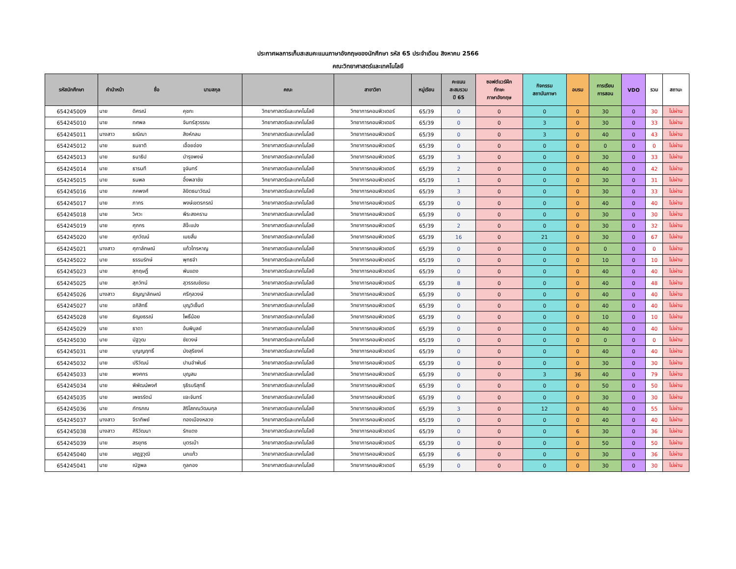ประกาศผลการเก็บสะสมคะแนนภาษาอังกฤษของนักศึกษา รหัส 65 ประจำเดือน สิงหาคม 2566
คณะวิทยาศาสตร์และเทคโนโลยี
| รหัสนักศึกษา | คำนำหน้า | ชื่อ | นามสกุล | คณะ | สาขาวิชา | หมู่เรียน | คะแนน สะสมรวม ปี 65 | ซอฟต์แวร์ฝึก ทักษะ ภาษาอังกฤษ | กิจกรรม สถาบันภาษา | อบรม | การเรียน การสอน | VDO | รวม | สถานะ |
| --- | --- | --- | --- | --- | --- | --- | --- | --- | --- | --- | --- | --- | --- | --- |
| 654245009 | นาย | ดิศรณ์ | คุชกะ | วิทยาศาสตร์และเทคโนโลยี | วิทยาการคอมพิวเตอร์ | 65/39 | 0 | 0 | 0 | 0 | 30 | 0 | 30 | ไม่ผ่าน |
| 654245010 | นาย | ทศพล | จันทร์สุวรรณ | วิทยาศาสตร์และเทคโนโลยี | วิทยาการคอมพิวเตอร์ | 65/39 | 0 | 0 | 3 | 0 | 30 | 0 | 33 | ไม่ผ่าน |
| 654245011 | นางสาว | ธณิฌา | สิงห์กลม | วิทยาศาสตร์และเทคโนโลยี | วิทยาการคอมพิวเตอร์ | 65/39 | 0 | 0 | 3 | 0 | 40 | 0 | 43 | ไม่ผ่าน |
| 654245012 | นาย | ธนชาติ | เอื้อยอ่อง | วิทยาศาสตร์และเทคโนโลยี | วิทยาการคอมพิวเตอร์ | 65/39 | 0 | 0 | 0 | 0 | 0 | 0 | 0 | ไม่ผ่าน |
| 654245013 | นาย | ธนาธิป | บำรุงพงษ์ | วิทยาศาสตร์และเทคโนโลยี | วิทยาการคอมพิวเตอร์ | 65/39 | 3 | 0 | 0 | 0 | 30 | 0 | 33 | ไม่ผ่าน |
| 654245014 | นาย | ธารนที | จูจันทร์ | วิทยาศาสตร์และเทคโนโลยี | วิทยาการคอมพิวเตอร์ | 65/39 | 2 | 0 | 0 | 0 | 40 | 0 | 42 | ไม่ผ่าน |
| 654245015 | นาย | ธนพล | อึ้งพลาชัย | วิทยาศาสตร์และเทคโนโลยี | วิทยาการคอมพิวเตอร์ | 65/39 | 1 | 0 | 0 | 0 | 30 | 0 | 31 | ไม่ผ่าน |
| 654245016 | นาย | ภคพงศ์ | ลิขิตธนาวัฒน์ | วิทยาศาสตร์และเทคโนโลยี | วิทยาการคอมพิวเตอร์ | 65/39 | 3 | 0 | 0 | 0 | 30 | 0 | 33 | ไม่ผ่าน |
| 654245017 | นาย | ภากร | พงษ์เขตรกรณ์ | วิทยาศาสตร์และเทคโนโลยี | วิทยาการคอมพิวเตอร์ | 65/39 | 0 | 0 | 0 | 0 | 40 | 0 | 40 | ไม่ผ่าน |
| 654245018 | นาย | วิศวะ | พีระสงคราม | วิทยาศาสตร์และเทคโนโลยี | วิทยาการคอมพิวเตอร์ | 65/39 | 0 | 0 | 0 | 0 | 30 | 0 | 30 | ไม่ผ่าน |
| 654245019 | นาย | ศุภกร | สีจ๊ะแปง | วิทยาศาสตร์และเทคโนโลยี | วิทยาการคอมพิวเตอร์ | 65/39 | 2 | 0 | 0 | 0 | 30 | 0 | 32 | ไม่ผ่าน |
| 654245020 | นาย | ศุภวัฒน์ | เมฆสั้น | วิทยาศาสตร์และเทคโนโลยี | วิทยาการคอมพิวเตอร์ | 65/39 | 16 | 0 | 21 | 0 | 30 | 0 | 67 | ไม่ผ่าน |
| 654245021 | นางสาว | ศุภาลักษณ์ | แก้วไทรหาญ | วิทยาศาสตร์และเทคโนโลยี | วิทยาการคอมพิวเตอร์ | 65/39 | 0 | 0 | 0 | 0 | 0 | 0 | 0 | ไม่ผ่าน |
| 654245022 | นาย | ธรรมรักษ์ | พุทธจำ | วิทยาศาสตร์และเทคโนโลยี | วิทยาการคอมพิวเตอร์ | 65/39 | 0 | 0 | 0 | 0 | 10 | 0 | 10 | ไม่ผ่าน |
| 654245023 | นาย | สุกฤษฏิ์ | พันแดง | วิทยาศาสตร์และเทคโนโลยี | วิทยาการคอมพิวเตอร์ | 65/39 | 0 | 0 | 0 | 0 | 40 | 0 | 40 | ไม่ผ่าน |
| 654245025 | นาย | สุภวัทน์ | สุวรรณชัยรบ | วิทยาศาสตร์และเทคโนโลยี | วิทยาการคอมพิวเตอร์ | 65/39 | 8 | 0 | 0 | 0 | 40 | 0 | 48 | ไม่ผ่าน |
| 654245026 | นางสาว | ธัญญาลักษณ์ | ศรีกุลวงษ์ | วิทยาศาสตร์และเทคโนโลยี | วิทยาการคอมพิวเตอร์ | 65/39 | 0 | 0 | 0 | 0 | 40 | 0 | 40 | ไม่ผ่าน |
| 654245027 | นาย | อภิสิทธิ์ | บุญวิเซ็นต์ | วิทยาศาสตร์และเทคโนโลยี | วิทยาการคอมพิวเตอร์ | 65/39 | 0 | 0 | 0 | 0 | 40 | 0 | 40 | ไม่ผ่าน |
| 654245028 | นาย | ธัญยธรณ์ | โพธิ์น้อย | วิทยาศาสตร์และเทคโนโลยี | วิทยาการคอมพิวเตอร์ | 65/39 | 0 | 0 | 0 | 0 | 10 | 0 | 10 | ไม่ผ่าน |
| 654245029 | นาย | ธาดา | อ้นพิบูลย์ | วิทยาศาสตร์และเทคโนโลยี | วิทยาการคอมพิวเตอร์ | 65/39 | 0 | 0 | 0 | 0 | 40 | 0 | 40 | ไม่ผ่าน |
| 654245030 | นาย | นัฐวุฒ | ชัยวงษ์ | วิทยาศาสตร์และเทคโนโลยี | วิทยาการคอมพิวเตอร์ | 65/39 | 0 | 0 | 0 | 0 | 0 | 0 | 0 | ไม่ผ่าน |
| 654245031 | นาย | บุญญฤทธิ์ | มังสุริยงค์ | วิทยาศาสตร์และเทคโนโลยี | วิทยาการคอมพิวเตอร์ | 65/39 | 0 | 0 | 0 | 0 | 40 | 0 | 40 | ไม่ผ่าน |
| 654245032 | นาย | ปริวัฒน์ | ปานอำพันธ์ | วิทยาศาสตร์และเทคโนโลยี | วิทยาการคอมพิวเตอร์ | 65/39 | 0 | 0 | 0 | 0 | 30 | 0 | 30 | ไม่ผ่าน |
| 654245033 | นาย | พงศกร | บุญสม | วิทยาศาสตร์และเทคโนโลยี | วิทยาการคอมพิวเตอร์ | 65/39 | 0 | 0 | 3 | 36 | 40 | 0 | 79 | ไม่ผ่าน |
| 654245034 | นาย | พิพัฒน์พงศ์ | รุธิรบริสุทธิ์ | วิทยาศาสตร์และเทคโนโลยี | วิทยาการคอมพิวเตอร์ | 65/39 | 0 | 0 | 0 | 0 | 50 | 0 | 50 | ไม่ผ่าน |
| 654245035 | นาย | เพชรรัตน์ | แจะจันทร์ | วิทยาศาสตร์และเทคโนโลยี | วิทยาการคอมพิวเตอร์ | 65/39 | 0 | 0 | 0 | 0 | 30 | 0 | 30 | ไม่ผ่าน |
| 654245036 | นาย | ภัทรภณ | สิริโสภณวัฒนกุล | วิทยาศาสตร์และเทคโนโลยี | วิทยาการคอมพิวเตอร์ | 65/39 | 3 | 0 | 12 | 0 | 40 | 0 | 55 | ไม่ผ่าน |
| 654245037 | นางสาว | จิราทิพย์ | ทองเมืองหลวง | วิทยาศาสตร์และเทคโนโลยี | วิทยาการคอมพิวเตอร์ | 65/39 | 0 | 0 | 0 | 0 | 40 | 0 | 40 | ไม่ผ่าน |
| 654245038 | นางสาว | ศิริวัฒนา | รักแตง | วิทยาศาสตร์และเทคโนโลยี | วิทยาการคอมพิวเตอร์ | 65/39 | 0 | 0 | 0 | 6 | 30 | 0 | 36 | ไม่ผ่าน |
| 654245039 | นาย | สรยุทธ | บุตรเบ้า | วิทยาศาสตร์และเทคโนโลยี | วิทยาการคอมพิวเตอร์ | 65/39 | 0 | 0 | 0 | 0 | 50 | 0 | 50 | ไม่ผ่าน |
| 654245040 | นาย | เสฎฐวุฒิ | นกแก้ว | วิทยาศาสตร์และเทคโนโลยี | วิทยาการคอมพิวเตอร์ | 65/39 | 6 | 0 | 0 | 0 | 30 | 0 | 36 | ไม่ผ่าน |
| 654245041 | นาย | ณัฐพล | ทูลกอง | วิทยาศาสตร์และเทคโนโลยี | วิทยาการคอมพิวเตอร์ | 65/39 | 0 | 0 | 0 | 0 | 30 | 0 | 30 | ไม่ผ่าน |